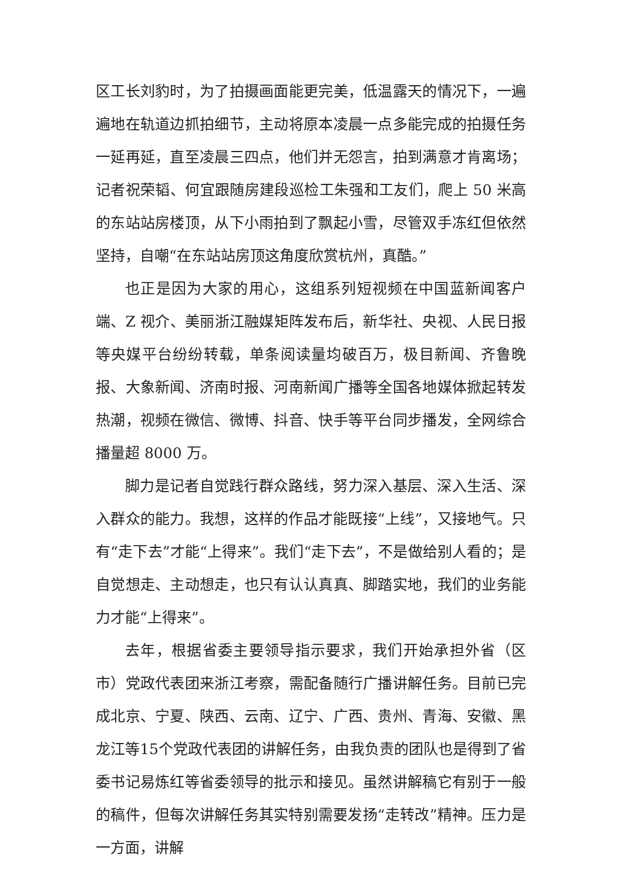区工长刘豹时，为了拍摄画面能更完美，低温露天的情况下，一遍遍地在轨道边抓拍细节，主动将原本凌晨一点多能完成的拍摄任务一延再延，直至凌晨三四点，他们并无怨言，拍到满意才肯离场；记者祝荣韬、何宜跟随房建段巡检工朱强和工友们，爬上 50 米高的东站站房楼顶，从下小雨拍到了飘起小雪，尽管双手冻红但依然坚持，自嘲“在东站站房顶这角度欣赏杭州，真酷。”
也正是因为大家的用心，这组系列短视频在中国蓝新闻客户端、Z 视介、美丽浙江融媒矩阵发布后，新华社、央视、人民日报等央媒平台纷纷转载，单条阅读量均破百万，极目新闻、齐鲁晚报、大象新闻、济南时报、河南新闻广播等全国各地媒体掀起转发热潮，视频在微信、微博、抖音、快手等平台同步播发，全网综合播量超 8000 万。
脚力是记者自觉践行群众路线，努力深入基层、深入生活、深入群众的能力。我想，这样的作品才能既接“上线”，又接地气。只有“走下去”才能“上得来”。我们“走下去”，不是做给别人看的；是自觉想走、主动想走，也只有认认真真、脚踏实地，我们的业务能力才能“上得来”。
去年，根据省委主要领导指示要求，我们开始承担外省（区市）党政代表团来浙江考察，需配备随行广播讲解任务。目前已完成北京、宁夏、陕西、云南、辽宁、广西、贵州、青海、安徽、黑龙江等15个党政代表团的讲解任务，由我负责的团队也是得到了省委书记易炼红等省委领导的批示和接见。虽然讲解稿它有别于一般的稿件，但每次讲解任务其实特别需要发扬“走转改”精神。压力是一方面，讲解